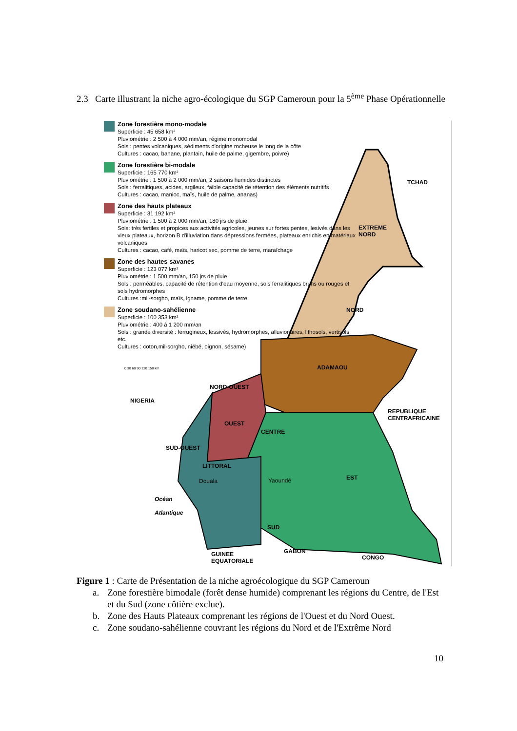2.3 Carte illustrant la niche agro-écologique du SGP Cameroun pour la 5<sup>ème</sup> Phase Opérationnelle
Zone forestière mono-modale
Superficie : 45 658 km²
Pluviométrie : 2 500 à 4 000 mm/an, régime monomodal
Sols : pentes volcaniques, sédiments d'origine rocheuse le long de la côte
Cultures : cacao, banane, plantain, huile de palme, gigembre, poivre)
Zone forestière bi-modale
Superficie : 165 770 km²
Pluviométrie : 1 500 à 2 000 mm/an, 2 saisons humides distinctes
Sols : ferralitiques, acides, argileux, faible capacité de rétention des éléments nutritifs
Cultures : cacao, manioc, maïs, huile de palme, ananas)
Zone des hauts plateaux
Superficie : 31 192 km²
Pluviométrie : 1 500 à 2 000 mm/an, 180 jrs de pluie
Sols: très fertiles et propices aux activités agricoles, jeunes sur fortes pentes, lesivés dans les vieux plateaux, horizon B d'illuviation dans dépressions fermées, plateaux enrichis en matériaux volcaniques
Cultures : cacao, café, maïs, haricot sec, pomme de terre, maraîchage
Zone des hautes savanes
Superficie : 123 077 km²
Pluviométrie : 1 500 mm/an, 150 jrs de pluie
Sols : perméables, capacité de rétention d'eau moyenne, sols ferralitiques bruns ou rouges et sols hydromorphes
Cultures :mil-sorgho, maïs, igname, pomme de terre
Zone soudano-sahélienne
Superficie : 100 353 km²
Pluviométrie : 400 à 1 200 mm/an
Sols : grande diversité : ferrugineux, lessivés, hydromorphes, alluvionaires, lithosols, vertisols etc.
Cultures : coton,mil-sorgho, niébé, oignon, sésame)
0 30 60 90 120 150 km
TCHAD
EXTREME
NORD
NORD
ADAMAOU
NORD-OUEST
NIGERIA
REPUBLIQUE
CENTRAFRICAINE
OUEST
CENTRE
SUD-OUEST
LITTORAL
Douala Yaoundé EST
Océan
Atlantique
SUD
GUINEE
EQUATORIALE
GABON
CONGO
Figure 1 : Carte de Présentation de la niche agroécologique du SGP Cameroun
a. Zone forestière bimodale (forêt dense humide) comprenant les régions du Centre, de l'Est et du Sud (zone côtière exclue).
b. Zone des Hauts Plateaux comprenant les régions de l'Ouest et du Nord Ouest.
c. Zone soudano-sahélienne couvrant les régions du Nord et de l'Extrême Nord
10